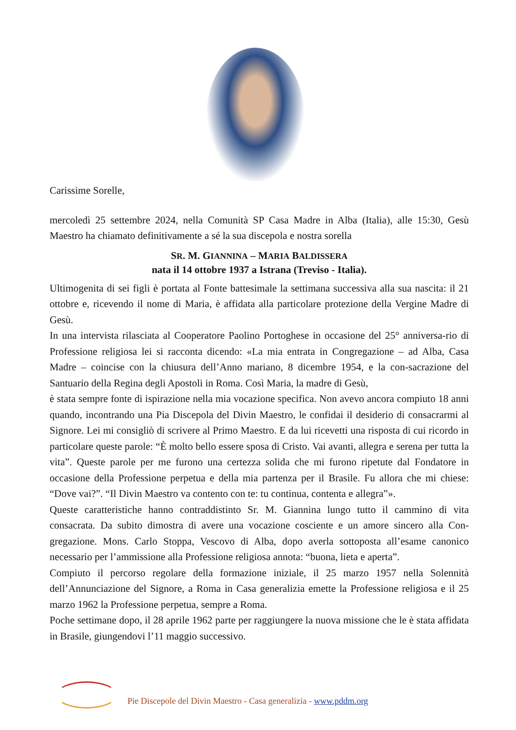Carissime Sorelle,
mercoledì 25 settembre 2024, nella Comunità SP Casa Madre in Alba (Italia), alle 15:30, Gesù Maestro ha chiamato definitivamente a sé la sua discepola e nostra sorella
SR. M. GIANNINA – MARIA BALDISSERA
nata il 14 ottobre 1937 a Istrana (Treviso - Italia).
Ultimogenita di sei figli è portata al Fonte battesimale la settimana successiva alla sua nascita: il 21 ottobre e, ricevendo il nome di Maria, è affidata alla particolare protezione della Vergine Madre di Gesù.
In una intervista rilasciata al Cooperatore Paolino Portoghese in occasione del 25° anniversa-rio di Professione religiosa lei si racconta dicendo: «La mia entrata in Congregazione – ad Alba, Casa Madre – coincise con la chiusura dell’Anno mariano, 8 dicembre 1954, e la con-sacrazione del Santuario della Regina degli Apostoli in Roma. Così Maria, la madre di Gesù,
è stata sempre fonte di ispirazione nella mia vocazione specifica. Non avevo ancora compiuto 18 anni quando, incontrando una Pia Discepola del Divin Maestro, le confidai il desiderio di consacrarmi al Signore. Lei mi consigliò di scrivere al Primo Maestro. E da lui ricevetti una risposta di cui ricordo in particolare queste parole: “È molto bello essere sposa di Cristo. Vai avanti, allegra e serena per tutta la vita”. Queste parole per me furono una certezza solida che mi furono ripetute dal Fondatore in occasione della Professione perpetua e della mia partenza per il Brasile. Fu allora che mi chiese: “Dove vai?”. “Il Divin Maestro va contento con te: tu continua, contenta e allegra”».
Queste caratteristiche hanno contraddistinto Sr. M. Giannina lungo tutto il cammino di vita consacrata. Da subito dimostra di avere una vocazione cosciente e un amore sincero alla Con-gregazione. Mons. Carlo Stoppa, Vescovo di Alba, dopo averla sottoposta all’esame canonico necessario per l’ammissione alla Professione religiosa annota: “buona, lieta e aperta”.
Compiuto il percorso regolare della formazione iniziale, il 25 marzo 1957 nella Solennità dell’Annunciazione del Signore, a Roma in Casa generalizia emette la Professione religiosa e il 25 marzo 1962 la Professione perpetua, sempre a Roma.
Poche settimane dopo, il 28 aprile 1962 parte per raggiungere la nuova missione che le è stata affidata in Brasile, giungendovi l’11 maggio successivo.
Pie Discepole del Divin Maestro - Casa generalizia - www.pddm.org